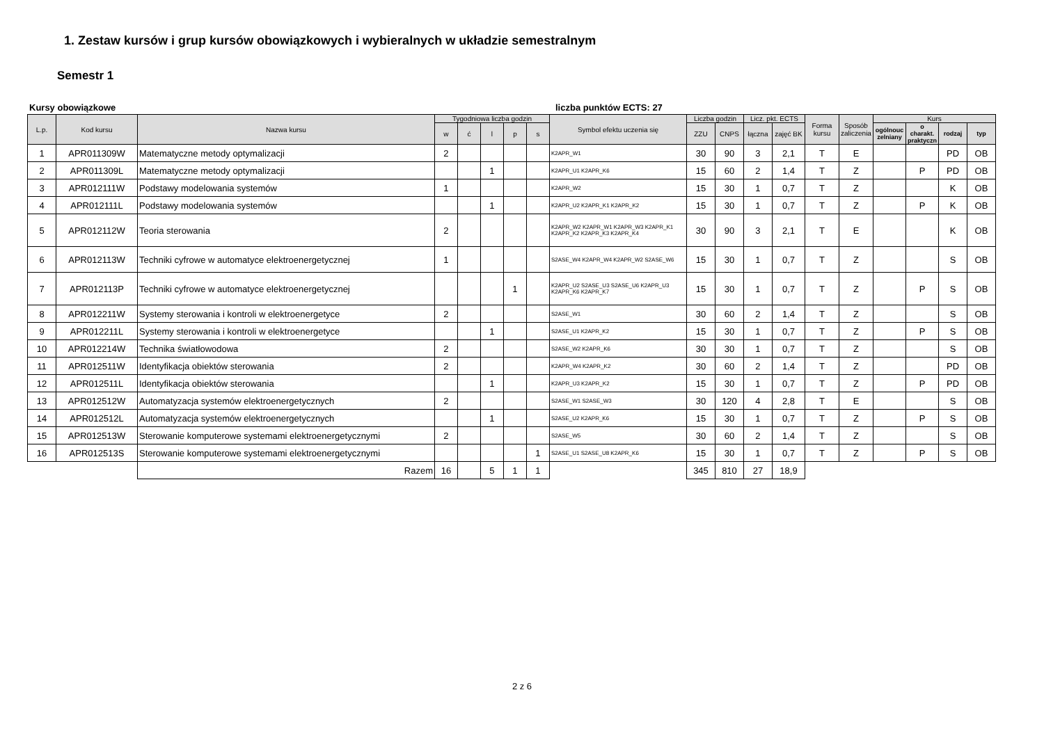1. Zestaw kursów i grup kursów obowiązkowych i wybieralnych w układzie semestralnym
Semestr 1
Kursy obowiązkowe liczba punktów ECTS: 27
| L.p. | Kod kursu | Nazwa kursu | Tygodniowa liczba godzin | | | | | Symbol efektu uczenia się | Liczba godzin | | Licz. pkt. ECTS | | Forma kursu | Sposób zaliczenia | Kurs | | | |
| --- | --- | --- | --- | --- | --- | --- | --- | --- | --- | --- | --- | --- | --- | --- | --- | --- | --- | --- |
| | | | w | ć | l | p | s | | ZZU | CNPS | łączna | zajęć BK | | | ogólnouc zelniany | o charakt. praktyczn | rodzaj | typ |
| 1 | APR011309W | Matematyczne metody optymalizacji | 2 | | | | | K2APR_W1 | 30 | 90 | 3 | 2,1 | T | E | | | PD | OB |
| 2 | APR011309L | Matematyczne metody optymalizacji | | | 1 | | | K2APR_U1 K2APR_K6 | 15 | 60 | 2 | 1,4 | T | Z | | P | PD | OB |
| 3 | APR012111W | Podstawy modelowania systemów | 1 | | | | | K2APR_W2 | 15 | 30 | 1 | 0,7 | T | Z | | | K | OB |
| 4 | APR012111L | Podstawy modelowania systemów | | | 1 | | | K2APR_U2 K2APR_K1 K2APR_K2 | 15 | 30 | 1 | 0,7 | T | Z | | P | K | OB |
| 5 | APR012112W | Teoria sterowania | 2 | | | | | K2APR_W2 K2APR_W1 K2APR_W3 K2APR_K1 K2APR_K2 K2APR_K3 K2APR_K4 | 30 | 90 | 3 | 2,1 | T | E | | | K | OB |
| 6 | APR012113W | Techniki cyfrowe w automatyce elektroenergetycznej | 1 | | | | | S2ASE_W4 K2APR_W4 K2APR_W2 S2ASE_W6 | 15 | 30 | 1 | 0,7 | T | Z | | | S | OB |
| 7 | APR012113P | Techniki cyfrowe w automatyce elektroenergetycznej | | | | 1 | | K2APR_U2 S2ASE_U3 S2ASE_U6 K2APR_U3 K2APR_K6 K2APR_K7 | 15 | 30 | 1 | 0,7 | T | Z | | P | S | OB |
| 8 | APR012211W | Systemy sterowania i kontroli w elektroenergetyce | 2 | | | | | S2ASE_W1 | 30 | 60 | 2 | 1,4 | T | Z | | | S | OB |
| 9 | APR012211L | Systemy sterowania i kontroli w elektroenergetyce | | | 1 | | | S2ASE_U1 K2APR_K2 | 15 | 30 | 1 | 0,7 | T | Z | | P | S | OB |
| 10 | APR012214W | Technika światłowodowa | 2 | | | | | S2ASE_W2 K2APR_K6 | 30 | 30 | 1 | 0,7 | T | Z | | | S | OB |
| 11 | APR012511W | Identyfikacja obiektów sterowania | 2 | | | | | K2APR_W4 K2APR_K2 | 30 | 60 | 2 | 1,4 | T | Z | | | PD | OB |
| 12 | APR012511L | Identyfikacja obiektów sterowania | | | 1 | | | K2APR_U3 K2APR_K2 | 15 | 30 | 1 | 0,7 | T | Z | | P | PD | OB |
| 13 | APR012512W | Automatyzacja systemów elektroenergetycznych | 2 | | | | | S2ASE_W1 S2ASE_W3 | 30 | 120 | 4 | 2,8 | T | E | | | S | OB |
| 14 | APR012512L | Automatyzacja systemów elektroenergetycznych | | | 1 | | | S2ASE_U2 K2APR_K6 | 15 | 30 | 1 | 0,7 | T | Z | | P | S | OB |
| 15 | APR012513W | Sterowanie komputerowe systemami elektroenergetycznymi | 2 | | | | | S2ASE_W5 | 30 | 60 | 2 | 1,4 | T | Z | | | S | OB |
| 16 | APR012513S | Sterowanie komputerowe systemami elektroenergetycznymi | | | | | 1 | S2ASE_U1 S2ASE_U8 K2APR_K6 | 15 | 30 | 1 | 0,7 | T | Z | | P | S | OB |
| | | Razem | 16 | | 5 | 1 | 1 | | 345 | 810 | 27 | 18,9 | | | | | | |
2 z 6